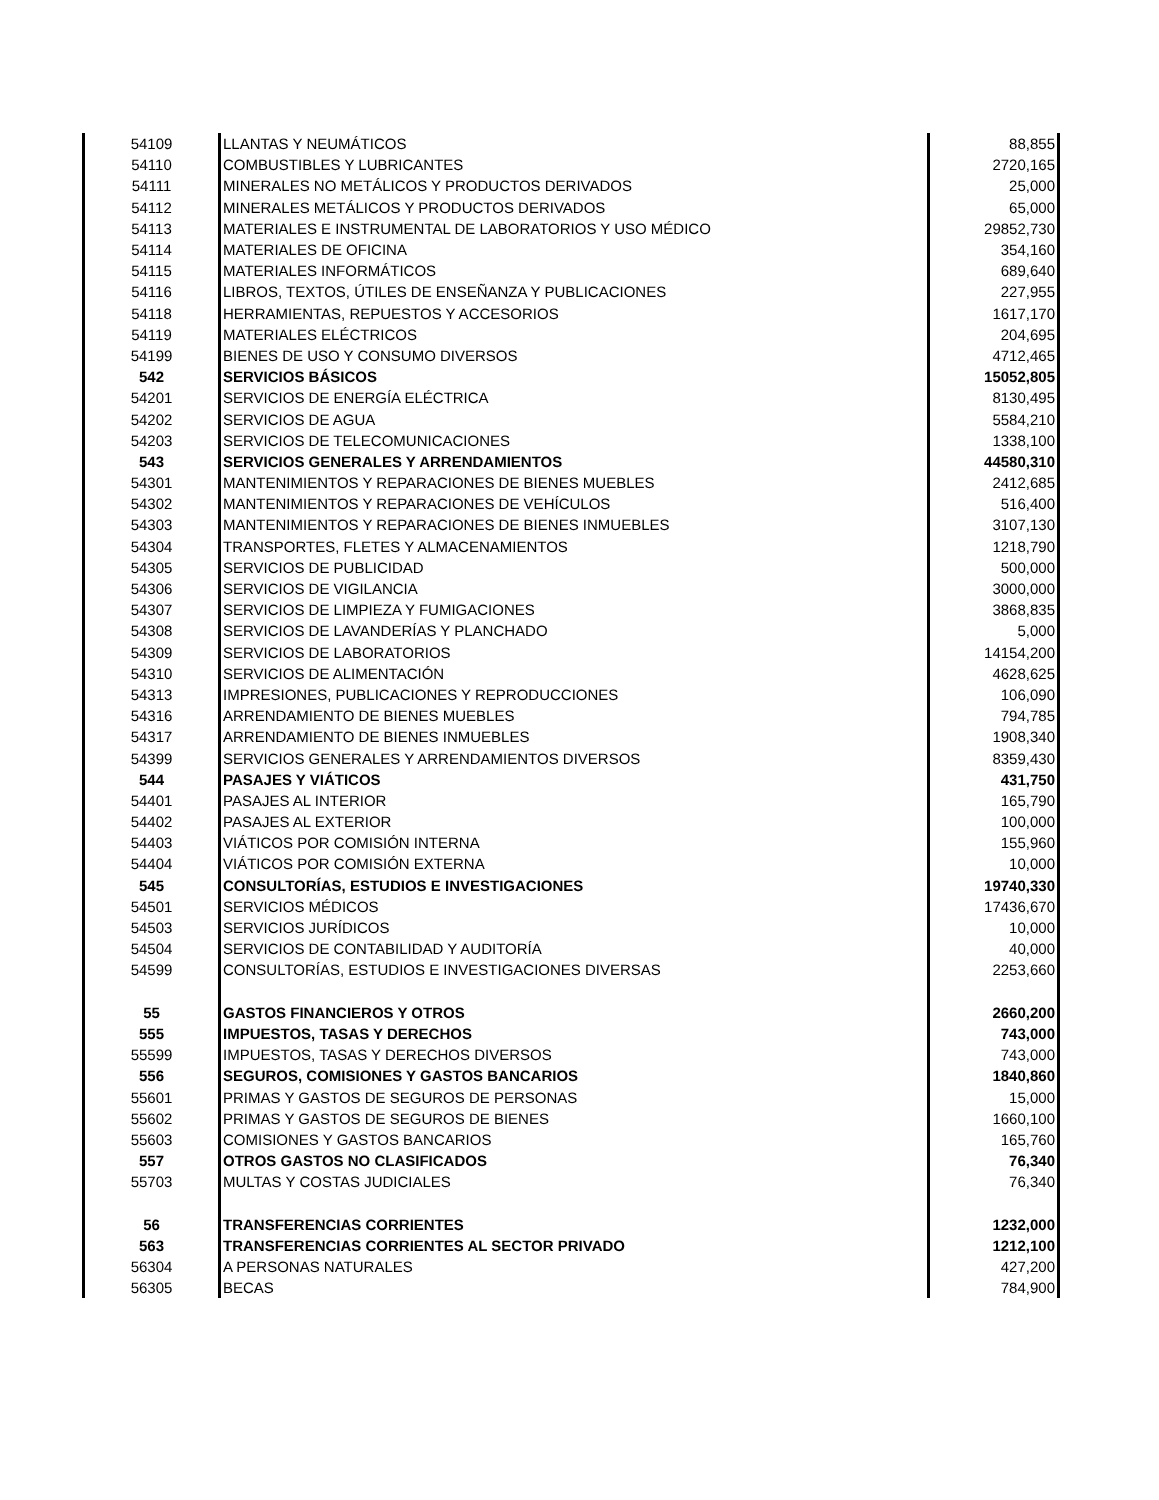| 54109 | LLANTAS Y NEUMÁTICOS | 88,855 |
| 54110 | COMBUSTIBLES Y LUBRICANTES | 2720,165 |
| 54111 | MINERALES NO METÁLICOS Y PRODUCTOS DERIVADOS | 25,000 |
| 54112 | MINERALES METÁLICOS Y PRODUCTOS DERIVADOS | 65,000 |
| 54113 | MATERIALES E INSTRUMENTAL DE LABORATORIOS Y USO MÉDICO | 29852,730 |
| 54114 | MATERIALES DE OFICINA | 354,160 |
| 54115 | MATERIALES INFORMÁTICOS | 689,640 |
| 54116 | LIBROS, TEXTOS, ÚTILES DE ENSEÑANZA Y PUBLICACIONES | 227,955 |
| 54118 | HERRAMIENTAS, REPUESTOS Y ACCESORIOS | 1617,170 |
| 54119 | MATERIALES ELÉCTRICOS | 204,695 |
| 54199 | BIENES DE USO Y CONSUMO DIVERSOS | 4712,465 |
| 542 | SERVICIOS BÁSICOS | 15052,805 |
| 54201 | SERVICIOS DE ENERGÍA ELÉCTRICA | 8130,495 |
| 54202 | SERVICIOS DE AGUA | 5584,210 |
| 54203 | SERVICIOS DE TELECOMUNICACIONES | 1338,100 |
| 543 | SERVICIOS GENERALES Y ARRENDAMIENTOS | 44580,310 |
| 54301 | MANTENIMIENTOS Y REPARACIONES DE BIENES MUEBLES | 2412,685 |
| 54302 | MANTENIMIENTOS Y REPARACIONES DE VEHÍCULOS | 516,400 |
| 54303 | MANTENIMIENTOS Y REPARACIONES DE BIENES INMUEBLES | 3107,130 |
| 54304 | TRANSPORTES, FLETES Y ALMACENAMIENTOS | 1218,790 |
| 54305 | SERVICIOS DE PUBLICIDAD | 500,000 |
| 54306 | SERVICIOS DE VIGILANCIA | 3000,000 |
| 54307 | SERVICIOS DE LIMPIEZA Y FUMIGACIONES | 3868,835 |
| 54308 | SERVICIOS DE LAVANDERÍAS Y PLANCHADO | 5,000 |
| 54309 | SERVICIOS DE LABORATORIOS | 14154,200 |
| 54310 | SERVICIOS DE ALIMENTACIÓN | 4628,625 |
| 54313 | IMPRESIONES, PUBLICACIONES Y REPRODUCCIONES | 106,090 |
| 54316 | ARRENDAMIENTO DE BIENES MUEBLES | 794,785 |
| 54317 | ARRENDAMIENTO DE BIENES INMUEBLES | 1908,340 |
| 54399 | SERVICIOS GENERALES Y ARRENDAMIENTOS DIVERSOS | 8359,430 |
| 544 | PASAJES Y VIÁTICOS | 431,750 |
| 54401 | PASAJES AL INTERIOR | 165,790 |
| 54402 | PASAJES AL EXTERIOR | 100,000 |
| 54403 | VIÁTICOS POR COMISIÓN INTERNA | 155,960 |
| 54404 | VIÁTICOS POR COMISIÓN EXTERNA | 10,000 |
| 545 | CONSULTORÍAS, ESTUDIOS E INVESTIGACIONES | 19740,330 |
| 54501 | SERVICIOS MÉDICOS | 17436,670 |
| 54503 | SERVICIOS JURÍDICOS | 10,000 |
| 54504 | SERVICIOS DE CONTABILIDAD Y AUDITORÍA | 40,000 |
| 54599 | CONSULTORÍAS, ESTUDIOS E INVESTIGACIONES DIVERSAS | 2253,660 |
| 55 | GASTOS FINANCIEROS Y OTROS | 2660,200 |
| 555 | IMPUESTOS, TASAS Y DERECHOS | 743,000 |
| 55599 | IMPUESTOS, TASAS Y DERECHOS DIVERSOS | 743,000 |
| 556 | SEGUROS, COMISIONES Y GASTOS BANCARIOS | 1840,860 |
| 55601 | PRIMAS Y GASTOS DE SEGUROS DE PERSONAS | 15,000 |
| 55602 | PRIMAS Y GASTOS DE SEGUROS DE BIENES | 1660,100 |
| 55603 | COMISIONES Y GASTOS BANCARIOS | 165,760 |
| 557 | OTROS GASTOS NO CLASIFICADOS | 76,340 |
| 55703 | MULTAS Y COSTAS JUDICIALES | 76,340 |
| 56 | TRANSFERENCIAS CORRIENTES | 1232,000 |
| 563 | TRANSFERENCIAS CORRIENTES AL SECTOR PRIVADO | 1212,100 |
| 56304 | A PERSONAS NATURALES | 427,200 |
| 56305 | BECAS | 784,900 |